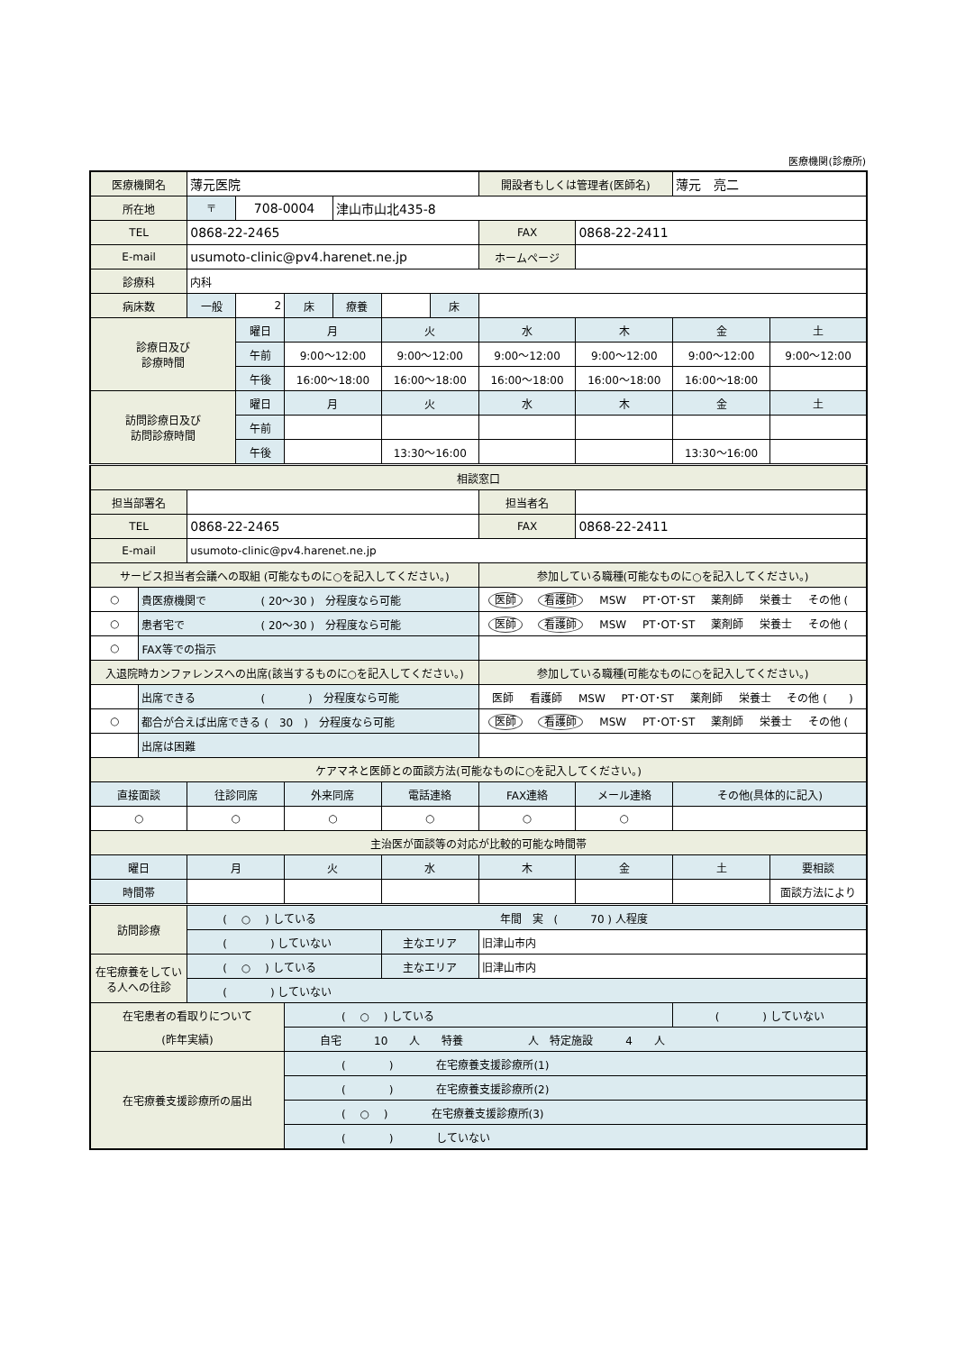医療機関(診療所)
| 医療機関名 | | 薄元医院 | | | | | | 開設者もしくは管理者(医師名) | | 薄元 亮二 | |
| 所在地 | | 〒 | 708-0004 | | 津山市山北435-8 | | | | | | |
| TEL | | 0868-22-2465 | | | | | | FAX | 0868-22-2411 | | |
| E-mail | | usumoto-clinic@pv4.harenet.ne.jp | | | | | | ホームページ | | | |
| 診療科 | | 内科 | | | | | | | | | |
| 病床数 | | 一般 | 2 | 床 | 療養 | | 床 | | | | |
| 診療日及び 診療時間 | | | 曜日 | 月 | | 火 | | 水 | 木 | 金 | 土 |
| | | | 午前 | 9:00～12:00 | | 9:00～12:00 | | 9:00～12:00 | 9:00～12:00 | 9:00～12:00 | 9:00～12:00 |
| | | | 午後 | 16:00～18:00 | | 16:00～18:00 | | 16:00～18:00 | 16:00～18:00 | 16:00～18:00 | |
| 訪問診療日及び 訪問診療時間 | | | 曜日 | 月 | | 火 | | 水 | 木 | 金 | 土 |
| | | | 午前 | | | | | | | | |
| | | | 午後 | | | 13:30～16:00 | | | | 13:30～16:00 | |
| 相談窓口 | | | | | | | | | | | |
| 担当部署名 | | | | | | | | 担当者名 | | | |
| TEL | | 0868-22-2465 | | | | | | FAX | 0868-22-2411 | | |
| E-mail | | usumoto-clinic@pv4.harenet.ne.jp | | | | | | | | | |
| サービス担当者会議への取組 (可能なものに○を記入してください。) | | | | | | | | 参加している職種(可能なものに○を記入してください。) | | | |
| ○ | 貴医療機関で ( 20～30 ) 分程度なら可能 | | | | | | | 医師 看護師 MSW PT･OT･ST 薬剤師 栄養士 その他 ( ) | | | |
| ○ | 患者宅で ( 20～30 ) 分程度なら可能 | | | | | | | 医師 看護師 MSW PT･OT･ST 薬剤師 栄養士 その他 ( ) | | | |
| ○ | FAX等での指示 | | | | | | | | | | |
| 入退院時カンファレンスへの出席(該当するものに○を記入してください。) | | | | | | | | 参加している職種(可能なものに○を記入してください。) | | | |
| | 出席できる ( ) 分程度なら可能 | | | | | | | 医師 看護師 MSW PT･OT･ST 薬剤師 栄養士 その他 ( ) | | | |
| ○ | 都合が合えば出席できる ( 30 ) 分程度なら可能 | | | | | | | 医師 看護師 MSW PT･OT･ST 薬剤師 栄養士 その他 ( ) | | | |
| | 出席は困難 | | | | | | | | | | |
| ケアマネと医師との面談方法(可能なものに○を記入してください。) | | | | | | | | | | | |
| 直接面談 | | 往診同席 | | 外来同席 | | 電話連絡 | | FAX連絡 | メール連絡 | その他(具体的に記入) | |
| ○ | | ○ | | ○ | | ○ | | ○ | ○ | | |
| 主治医が面談等の対応が比較的可能な時間帯 | | | | | | | | | | | |
| 曜日 | | 月 | | 火 | | 水 | | 木 | 金 | 土 | 要相談 |
| 時間帯 | | | | | | | | | | | 面談方法により |
| 訪問診療 | | ( ○ ) している 年間 実 ( 70 ) 人程度 | | | | | | | | | |
| | | ( ) していない | | | | 主なエリア | | 旧津山市内 | | | |
| 在宅療養をしてい る人への往診 | | ( ○ ) している | | | | 主なエリア | | 旧津山市内 | | | |
| | | ( ) していない | | | | | | | | | |
| 在宅患者の看取りについて | | | | ( ○ ) している | | | | | | ( ) していない | |
| (昨年実績) | | | | 自宅 10 人 特養 人 特定施設 4 人 | | | | | | | |
| 在宅療養支援診療所の届出 | | | | ( ) 在宅療養支援診療所(1) | | | | | | | |
| | | | | ( ) 在宅療養支援診療所(2) | | | | | | | |
| | | | | ( ○ ) 在宅療養支援診療所(3) | | | | | | | |
| | | | | ( ) していない | | | | | | | |